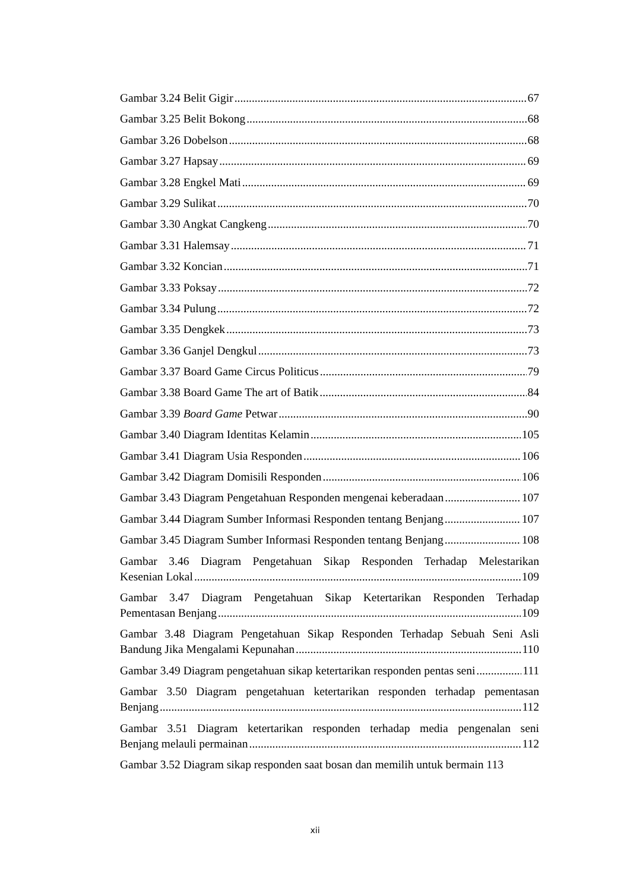Gambar 3.24 Belit Gigir 67
Gambar 3.25 Belit Bokong 68
Gambar 3.26 Dobelson 68
Gambar 3.27 Hapsay 69
Gambar 3.28 Engkel Mati 69
Gambar 3.29 Sulikat 70
Gambar 3.30 Angkat Cangkeng 70
Gambar 3.31 Halemsay 71
Gambar 3.32 Koncian 71
Gambar 3.33 Poksay 72
Gambar 3.34 Pulung 72
Gambar 3.35 Dengkek 73
Gambar 3.36 Ganjel Dengkul 73
Gambar 3.37 Board Game Circus Politicus 79
Gambar 3.38 Board Game The art of Batik 84
Gambar 3.39 Board Game Petwar 90
Gambar 3.40 Diagram Identitas Kelamin 105
Gambar 3.41 Diagram Usia Responden 106
Gambar 3.42 Diagram Domisili Responden 106
Gambar 3.43 Diagram Pengetahuan Responden mengenai keberadaan 107
Gambar 3.44 Diagram Sumber Informasi Responden tentang Benjang 107
Gambar 3.45 Diagram Sumber Informasi Responden tentang Benjang 108
Gambar 3.46 Diagram Pengetahuan Sikap Responden Terhadap Melestarikan
Kesenian Lokal 109
Gambar 3.47 Diagram Pengetahuan Sikap Ketertarikan Responden Terhadap
Pementasan Benjang 109
Gambar 3.48 Diagram Pengetahuan Sikap Responden Terhadap Sebuah Seni Asli
Bandung Jika Mengalami Kepunahan 110
Gambar 3.49 Diagram pengetahuan sikap ketertarikan responden pentas seni 111
Gambar 3.50 Diagram pengetahuan ketertarikan responden terhadap pementasan
Benjang 112
Gambar 3.51 Diagram ketertarikan responden terhadap media pengenalan seni
Benjang melauli permainan 112
Gambar 3.52 Diagram sikap responden saat bosan dan memilih untuk bermain 113
xii